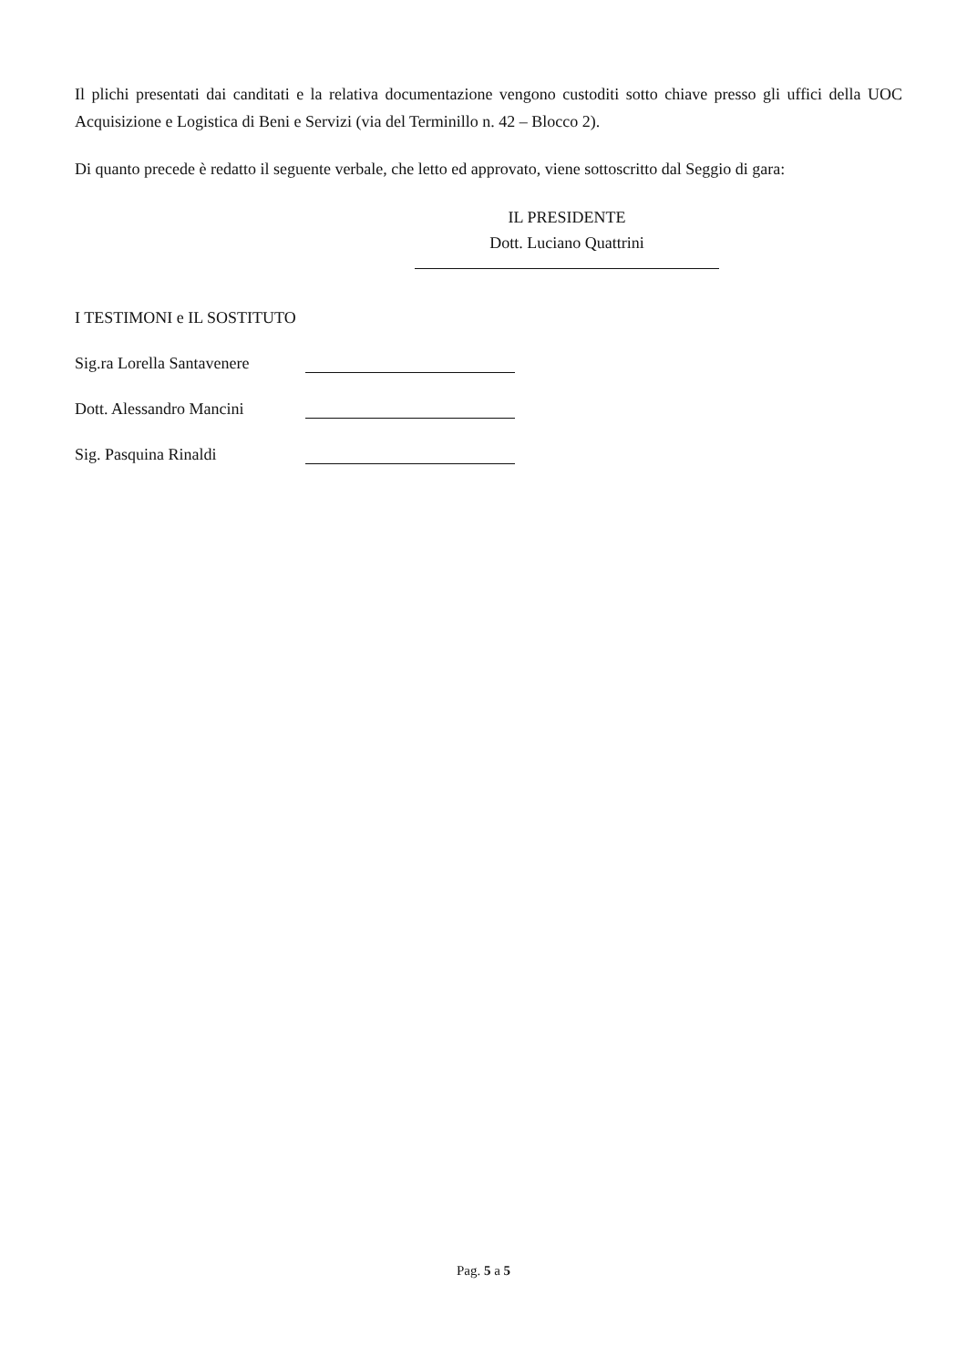Il plichi presentati dai canditati e la relativa documentazione vengono custoditi sotto chiave presso gli uffici della UOC Acquisizione e Logistica di Beni e Servizi (via del Terminillo n. 42 – Blocco 2).
Di quanto precede è redatto il seguente verbale, che letto ed approvato, viene sottoscritto dal Seggio di gara:
IL PRESIDENTE
Dott. Luciano Quattrini
I TESTIMONI e IL SOSTITUTO
Sig.ra Lorella Santavenere
Dott. Alessandro Mancini
Sig. Pasquina Rinaldi
Pag. 5 a 5